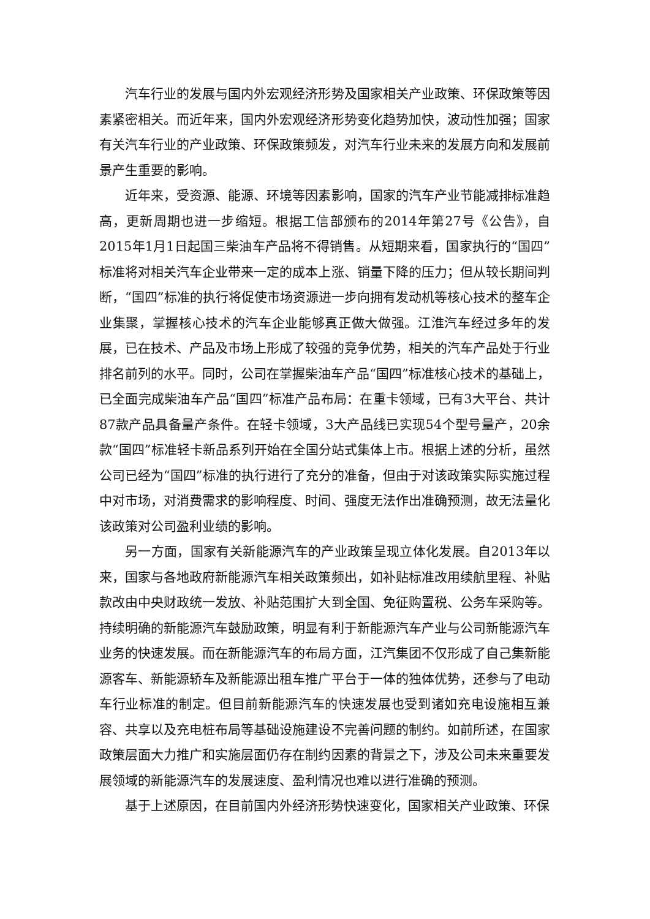汽车行业的发展与国内外宏观经济形势及国家相关产业政策、环保政策等因素紧密相关。而近年来，国内外宏观经济形势变化趋势加快，波动性加强；国家有关汽车行业的产业政策、环保政策频发，对汽车行业未来的发展方向和发展前景产生重要的影响。
近年来，受资源、能源、环境等因素影响，国家的汽车产业节能减排标准趋高，更新周期也进一步缩短。根据工信部颁布的2014年第27号《公告》，自2015年1月1日起国三柴油车产品将不得销售。从短期来看，国家执行的“国四”标准将对相关汽车企业带来一定的成本上涨、销量下降的压力；但从较长期间判断，“国四”标准的执行将促使市场资源进一步向拥有发动机等核心技术的整车企业集聚，掌握核心技术的汽车企业能够真正做大做强。江淮汽车经过多年的发展，已在技术、产品及市场上形成了较强的竞争优势，相关的汽车产品处于行业排名前列的水平。同时，公司在掌握柴油车产品“国四”标准核心技术的基础上，已全面完成柴油车产品“国四”标准产品布局：在重卡领域，已有3大平台、共计87款产品具备量产条件。在轻卡领域，3大产品线已实现54个型号量产，20余款“国四”标准轻卡新品系列开始在全国分站式集体上市。根据上述的分析，虽然公司已经为“国四”标准的执行进行了充分的准备，但由于对该政策实际实施过程中对市场，对消费需求的影响程度、时间、强度无法作出准确预测，故无法量化该政策对公司盈利业绩的影响。
另一方面，国家有关新能源汽车的产业政策呈现立体化发展。自2013年以来，国家与各地政府新能源汽车相关政策频出，如补贴标准改用续航里程、补贴款改由中央财政统一发放、补贴范围扩大到全国、免征购置税、公务车采购等。持续明确的新能源汽车鼓励政策，明显有利于新能源汽车产业与公司新能源汽车业务的快速发展。而在新能源汽车的布局方面，江汽集团不仅形成了自己集新能源客车、新能源轿车及新能源出租车推广平台于一体的独体优势，还参与了电动车行业标准的制定。但目前新能源汽车的快速发展也受到诸如充电设施相互兼容、共享以及充电桩布局等基础设施建设不完善问题的制约。如前所述，在国家政策层面大力推广和实施层面仍存在制约因素的背景之下，涉及公司未来重要发展领域的新能源汽车的发展速度、盈利情况也难以进行准确的预测。
基于上述原因，在目前国内外经济形势快速变化，国家相关产业政策、环保